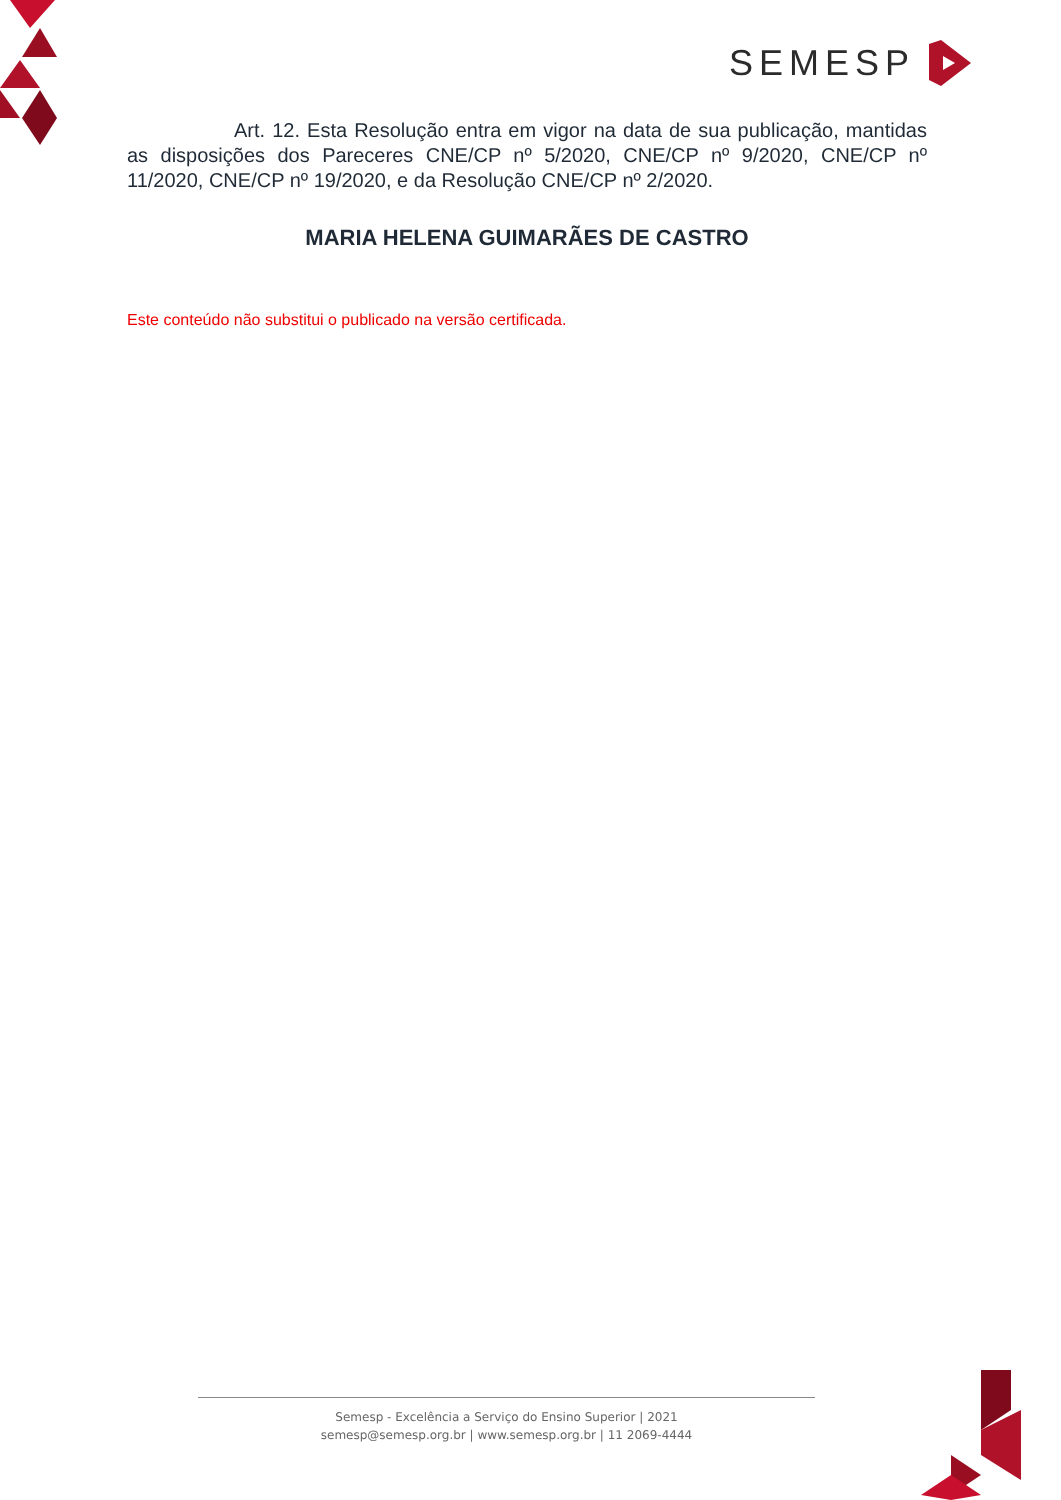SEMESP
Art. 12. Esta Resolução entra em vigor na data de sua publicação, mantidas as disposições dos Pareceres CNE/CP nº 5/2020, CNE/CP nº 9/2020, CNE/CP nº 11/2020, CNE/CP nº 19/2020, e da Resolução CNE/CP nº 2/2020.
MARIA HELENA GUIMARÃES DE CASTRO
Este conteúdo não substitui o publicado na versão certificada.
Semesp - Excelência a Serviço do Ensino Superior | 2021
semesp@semesp.org.br | www.semesp.org.br | 11 2069-4444